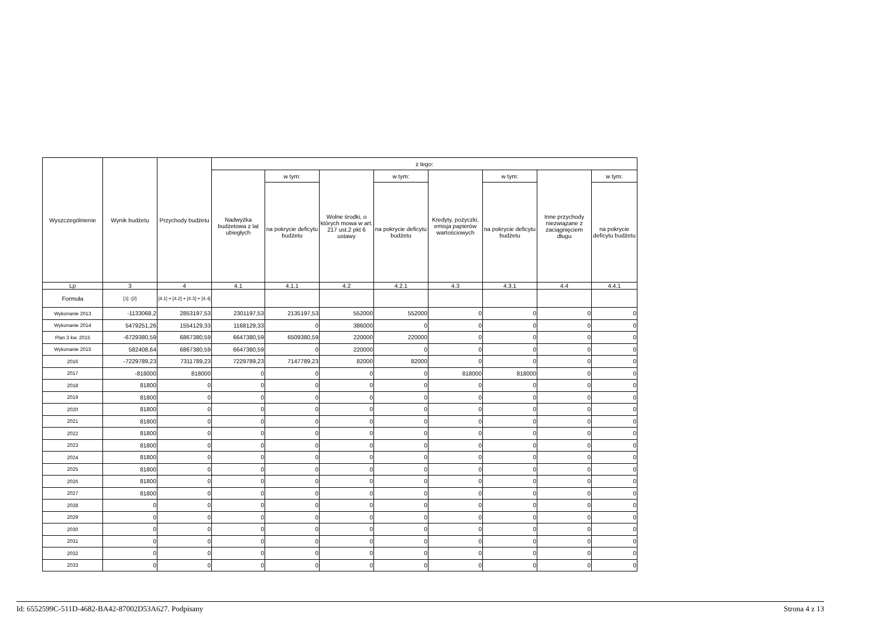| Wyszczególnienie | Wynik budżetu | Przychody budżetu | z tego: | | | | | | | |
| --- | --- | --- | --- | --- | --- | --- | --- | --- | --- | --- |
| | | | Nadwyżka budżetowa z lat ubiegłych | w tym: | Wolne środki, o których mowa w art. 217 ust.2 pkt 6 ustawy | w tym: | Kredyty, pożyczki, emisja papierów wartościowych | w tym: | Inne przychody niezwiązane z zaciągnięciem długu | w tym: |
| | | | | na pokrycie deficytu budżetu | | na pokrycie deficytu budżetu | | na pokrycie deficytu budżetu | | na pokrycie deficytu budżetu |
| Lp | 3 | 4 | 4.1 | 4.1.1 | 4.2 | 4.2.1 | 4.3 | 4.3.1 | 4.4 | 4.4.1 |
| Formuła | [1] -[2] | [4.1] + [4.2] + [4.3] + [4.4] | | | | | | | | |
| Wykonanie 2013 | -1133068,2 | 2853197,53 | 2301197,53 | 2135197,53 | 552000 | 552000 | 0 | 0 | 0 | 0 |
| Wykonanie 2014 | 5479251,26 | 1554129,33 | 1168129,33 | 0 | 386000 | 0 | 0 | 0 | 0 | 0 |
| Plan 3 kw. 2015 | -6729380,59 | 6867380,59 | 6647380,59 | 6509380,59 | 220000 | 220000 | 0 | 0 | 0 | 0 |
| Wykonanie 2015 | 582408,64 | 6867380,59 | 6647380,59 | 0 | 220000 | 0 | 0 | 0 | 0 | 0 |
| 2016 | -7229789,23 | 7311789,23 | 7229789,23 | 7147789,23 | 82000 | 82000 | 0 | 0 | 0 | 0 |
| 2017 | -818000 | 818000 | 0 | 0 | 0 | 0 | 818000 | 818000 | 0 | 0 |
| 2018 | 81800 | 0 | 0 | 0 | 0 | 0 | 0 | 0 | 0 | 0 |
| 2019 | 81800 | 0 | 0 | 0 | 0 | 0 | 0 | 0 | 0 | 0 |
| 2020 | 81800 | 0 | 0 | 0 | 0 | 0 | 0 | 0 | 0 | 0 |
| 2021 | 81800 | 0 | 0 | 0 | 0 | 0 | 0 | 0 | 0 | 0 |
| 2022 | 81800 | 0 | 0 | 0 | 0 | 0 | 0 | 0 | 0 | 0 |
| 2023 | 81800 | 0 | 0 | 0 | 0 | 0 | 0 | 0 | 0 | 0 |
| 2024 | 81800 | 0 | 0 | 0 | 0 | 0 | 0 | 0 | 0 | 0 |
| 2025 | 81800 | 0 | 0 | 0 | 0 | 0 | 0 | 0 | 0 | 0 |
| 2026 | 81800 | 0 | 0 | 0 | 0 | 0 | 0 | 0 | 0 | 0 |
| 2027 | 81800 | 0 | 0 | 0 | 0 | 0 | 0 | 0 | 0 | 0 |
| 2028 | 0 | 0 | 0 | 0 | 0 | 0 | 0 | 0 | 0 | 0 |
| 2029 | 0 | 0 | 0 | 0 | 0 | 0 | 0 | 0 | 0 | 0 |
| 2030 | 0 | 0 | 0 | 0 | 0 | 0 | 0 | 0 | 0 | 0 |
| 2031 | 0 | 0 | 0 | 0 | 0 | 0 | 0 | 0 | 0 | 0 |
| 2032 | 0 | 0 | 0 | 0 | 0 | 0 | 0 | 0 | 0 | 0 |
| 2033 | 0 | 0 | 0 | 0 | 0 | 0 | 0 | 0 | 0 | 0 |
Id: 6552599C-511D-4682-BA42-87002D53A627. Podpisany Strona 4 z 13